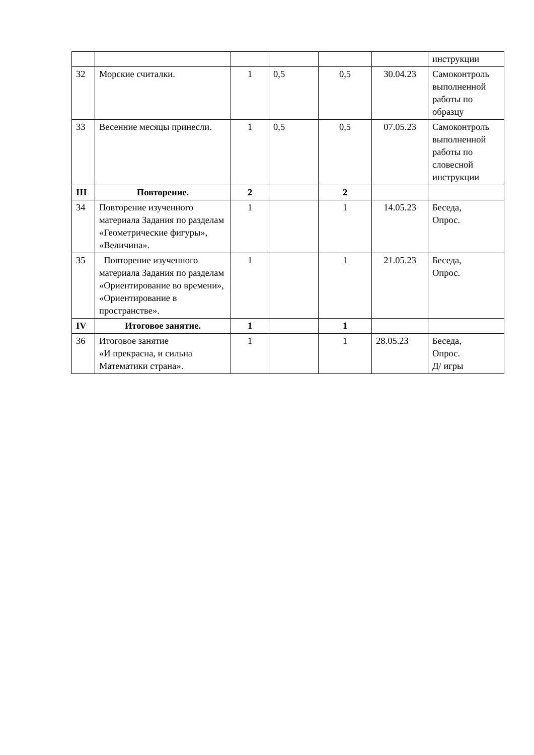| | | | | | | инструкции |
| 32 | Морские считалки. | 1 | 0,5 | 0,5 | 30.04.23 | Самоконтроль выполненной работы по образцу |
| 33 | Весенние месяцы принесли. | 1 | 0,5 | 0,5 | 07.05.23 | Самоконтроль выполненной работы по словесной инструкции |
| III | Повторение. | 2 | | 2 | | |
| 34 | Повторение изученного материала Задания по разделам «Геометрические фигуры», «Величина». | 1 | | 1 | 14.05.23 | Беседа, Опрос. |
| 35 | Повторение изученного материала Задания по разделам «Ориентирование во времени», «Ориентирование в пространстве». | 1 | | 1 | 21.05.23 | Беседа, Опрос. |
| IV | Итоговое занятие. | 1 | | 1 | | |
| 36 | Итоговое занятие «И прекрасна, и сильна Математики страна». | 1 | | 1 | 28.05.23 | Беседа, Опрос. Д/ игры |